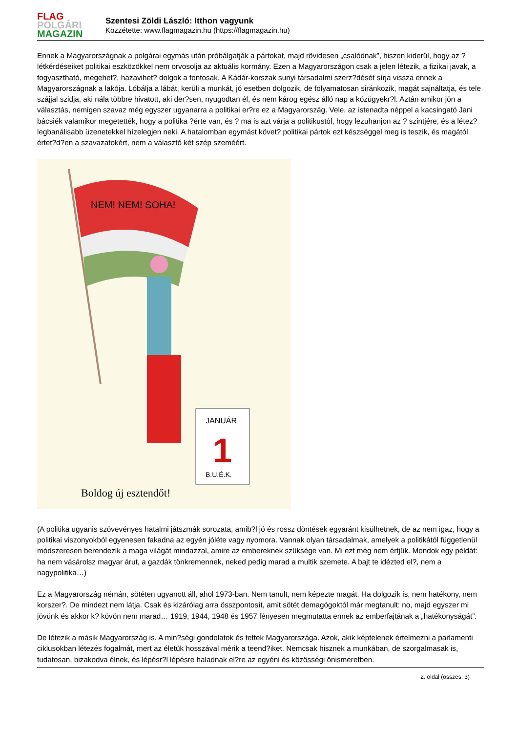FLAG
POLGÁRI
MAGAZIN
Szentesi Zöldi László: Itthon vagyunk
Közzétette: www.flagmagazin.hu (https://flagmagazin.hu)
Ennek a Magyarországnak a polgárai egymás után próbálgatják a pártokat, majd rövidesen „csalódnak”, hiszen kiderül, hogy az ? létkérdéseiket politikai eszközökkel nem orvosolja az aktuális kormány. Ezen a Magyarországon csak a jelen létezik, a fizikai javak, a fogyasztható, megehet?, hazavihet? dolgok a fontosak. A Kádár-korszak sunyi társadalmi szerz?dését sírja vissza ennek a Magyarországnak a lakója. Lóbálja a lábát, kerüli a munkát, jó esetben dolgozik, de folyamatosan siránkozik, magát sajnáltatja, és tele szájjal szidja, aki nála többre hivatott, aki der?sen, nyugodtan él, és nem károg egész álló nap a közügyekr?l. Aztán amikor jön a választás, nemigen szavaz még egyszer ugyanarra a politikai er?re ez a Magyarország. Vele, az istenadta néppel a kacsingató Jani bácsiék valamikor megetették, hogy a politika ?érte van, és ? ma is azt várja a politikustól, hogy lezuhanjon az ? szintjére, és a létez? legbanálisabb üzenetekkel hízelegjen neki. A hatalomban egymást követ? politikai pártok ezt készséggel meg is teszik, és magától értet?d?en a szavazatokért, nem a választó két szép szeméért.
NEM! NEM! SOHA!
JANUÁR
1
B.U.É.K.
Boldog új esztendőt!
(A politika ugyanis szövevényes hatalmi játszmák sorozata, amib?l jó és rossz döntések egyaránt kisülhetnek, de az nem igaz, hogy a politikai viszonyokból egyenesen fakadna az egyén jóléte vagy nyomora. Vannak olyan társadalmak, amelyek a politikától függetlenül módszeresen berendezik a maga világát mindazzal, amire az embereknek szüksége van. Mi ezt még nem értjük. Mondok egy példát: ha nem vásárolsz magyar árut, a gazdák tönkremennek, neked pedig marad a multik szemete. A bajt te idézted el?, nem a nagypolitika…)
Ez a Magyarország némán, sötéten ugyanott áll, ahol 1973-ban. Nem tanult, nem képezte magát. Ha dolgozik is, nem hatékony, nem korszer?. De mindezt nem látja. Csak és kizárólag arra összpontosít, amit sötét demagógoktól már megtanult: no, majd egyszer mi jövünk és akkor k? kövön nem marad… 1919, 1944, 1948 és 1957 fényesen megmutatta ennek az emberfajtának a „hatékonyságát”.
De létezik a másik Magyarország is. A min?ségi gondolatok és tettek Magyarországa. Azok, akik képtelenek értelmezni a parlamenti ciklusokban létezés fogalmát, mert az életük hosszával mérik a teend?iket. Nemcsak hisznek a munkában, de szorgalmasak is, tudatosan, bizakodva élnek, és lépésr?l lépésre haladnak el?re az egyéni és közösségi önismeretben.
2. oldal (összes: 3)